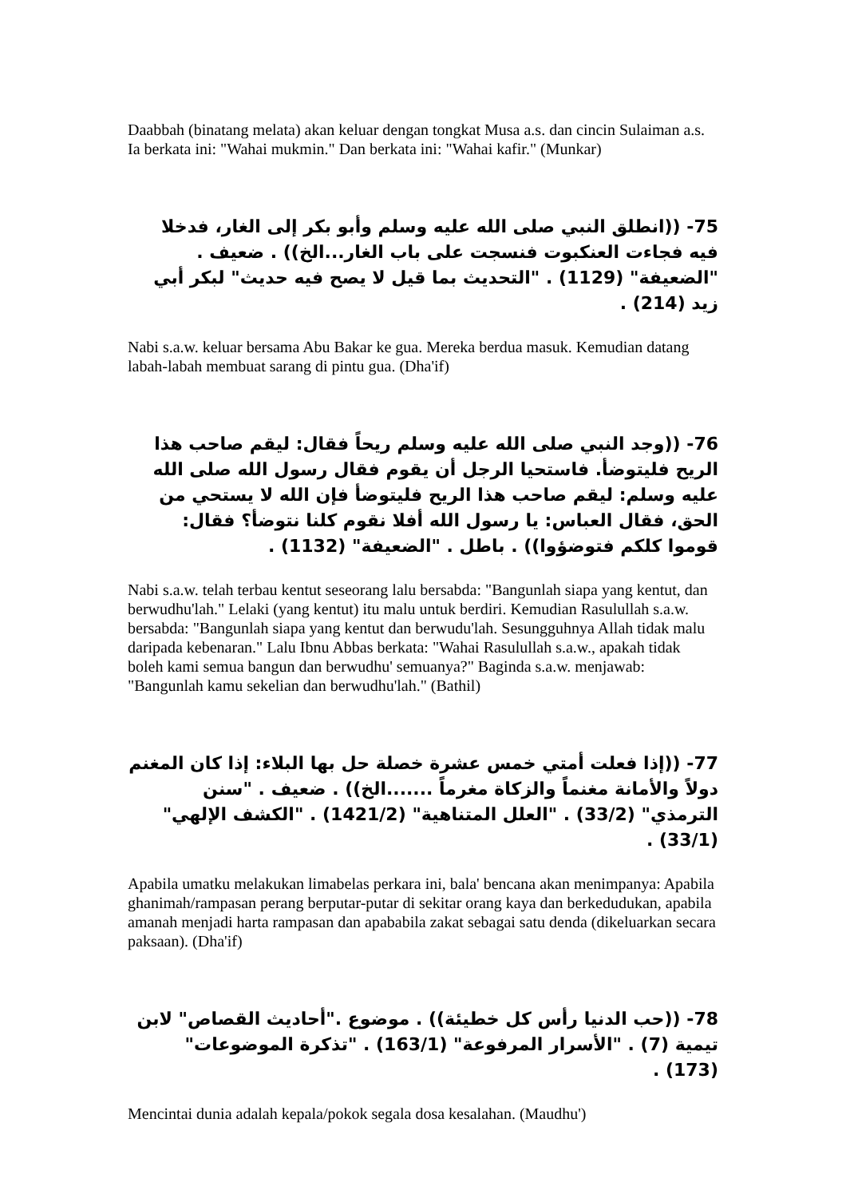Daabbah (binatang melata) akan keluar dengan tongkat Musa a.s. dan cincin Sulaiman a.s. Ia berkata ini: "Wahai mukmin." Dan berkata ini: "Wahai kafir." (Munkar)
75- ((انطلق النبي صلى الله عليه وسلم وأبو بكر إلى الغار، فدخلا فيه فجاءت العنكبوت فنسجت على باب الغار...الخ)) . ضعيف . "الضعيفة" (1129) . "التحديث بما قيل لا يصح فيه حديث" لبكر أبي زيد (214) .
Nabi s.a.w. keluar bersama Abu Bakar ke gua. Mereka berdua masuk. Kemudian datang labah-labah membuat sarang di pintu gua. (Dha'if)
76- ((وجد النبي صلى الله عليه وسلم ريحاً فقال: ليقم صاحب هذا الريح فليتوضأ. فاستحيا الرجل أن يقوم فقال رسول الله صلى الله عليه وسلم: ليقم صاحب هذا الريح فليتوضأ فإن الله لا يستحي من الحق، فقال العباس: يا رسول الله أفلا نقوم كلنا نتوضأ؟ فقال: قوموا كلكم فتوضؤوا)) . باطل . "الضعيفة" (1132) .
Nabi s.a.w. telah terbau kentut seseorang lalu bersabda: "Bangunlah siapa yang kentut, dan berwudhu'lah." Lelaki (yang kentut) itu malu untuk berdiri. Kemudian Rasulullah s.a.w. bersabda: "Bangunlah siapa yang kentut dan berwudu'lah. Sesungguhnya Allah tidak malu daripada kebenaran." Lalu Ibnu Abbas berkata: "Wahai Rasulullah s.a.w., apakah tidak boleh kami semua bangun dan berwudhu' semuanya?" Baginda s.a.w. menjawab: "Bangunlah kamu sekelian dan berwudhu'lah." (Bathil)
77- ((إذا فعلت أمتي خمس عشرة خصلة حل بها البلاء: إذا كان المغنم دولاً والأمانة مغنماً والزكاة مغرماً .......الخ)) . ضعيف . "سنن الترمذي" (33/2) . "العلل المتناهية" (1421/2) . "الكشف الإلهي" (33/1) .
Apabila umatku melakukan limabelas perkara ini, bala' bencana akan menimpanya: Apabila ghanimah/rampasan perang berputar-putar di sekitar orang kaya dan berkedudukan, apabila amanah menjadi harta rampasan dan apababila zakat sebagai satu denda (dikeluarkan secara paksaan). (Dha'if)
78- ((حب الدنيا رأس كل خطيئة)) . موضوع ."أحاديث القصاص" لابن تيمية (7) . "الأسرار المرفوعة" (163/1) . "تذكرة الموضوعات" (173) .
Mencintai dunia adalah kepala/pokok segala dosa kesalahan. (Maudhu')